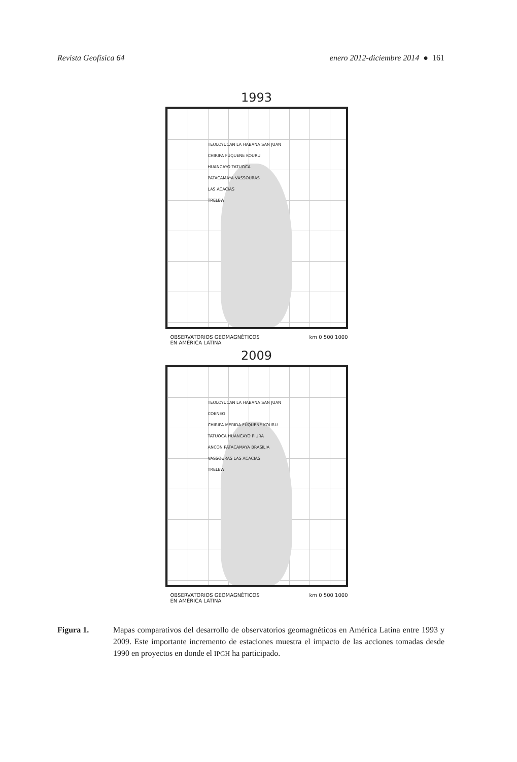Revista Geofísica 64 enero 2012-diciembre 2014 ● 161
1993
TEOLOYUCAN LA HABANA SAN JUAN
CHIRIPA FÚQUENE KOURU
HUANCAYO TATUOCA
PATACAMAYA VASSOURAS
LAS ACACIAS
TRELEW
OBSERVATORIOS GEOMAGNÉTICOS
EN AMÉRICA LATINA km 0 500 1000
2009
TEOLOYUCAN LA HABANA SAN JUAN
COENEO
CHIRIPA MERIDA FÚQUENE KOURU
TATUOCA HUANCAYO PIURA
ANCON PATACAMAYA BRASILIA
VASSOURAS LAS ACACIAS
TRELEW
OBSERVATORIOS GEOMAGNÉTICOS
EN AMÉRICA LATINA km 0 500 1000
Figura 1. Mapas comparativos del desarrollo de observatorios geomagnéticos en América Latina entre 1993 y 2009. Este importante incremento de estaciones muestra el impacto de las acciones tomadas desde 1990 en proyectos en donde el IPGH ha participado.